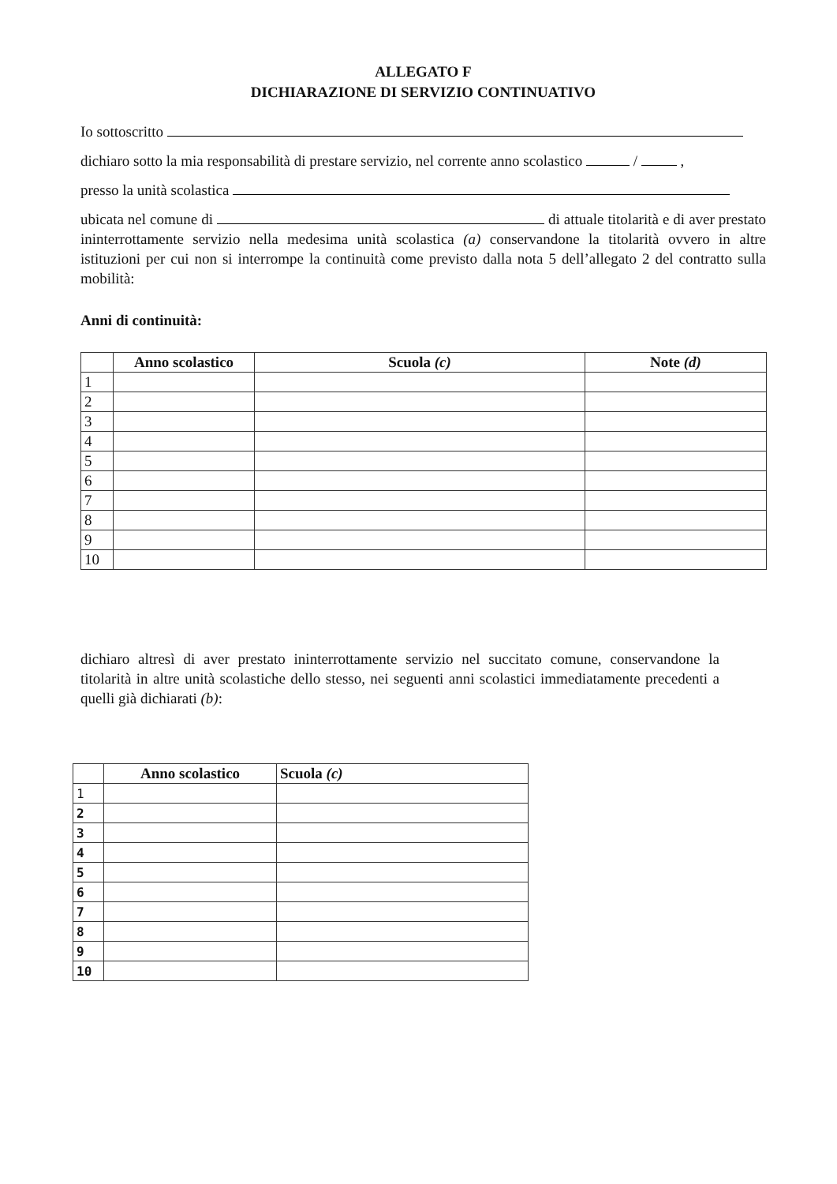ALLEGATO F
DICHIARAZIONE DI SERVIZIO CONTINUATIVO
Io sottoscritto
dichiaro sotto la mia responsabilità di prestare servizio, nel corrente anno scolastico / ,
presso la unità scolastica
ubicata nel comune di di attuale titolarità e di aver prestato ininterrottamente servizio nella medesima unità scolastica (a) conservandone la titolarità ovvero in altre istituzioni per cui non si interrompe la continuità come previsto dalla nota 5 dell’allegato 2 del contratto sulla mobilità:
Anni di continuità:
| | Anno scolastico | Scuola (c) | Note (d) |
| --- | --- | --- | --- |
| 1 | | | |
| 2 | | | |
| 3 | | | |
| 4 | | | |
| 5 | | | |
| 6 | | | |
| 7 | | | |
| 8 | | | |
| 9 | | | |
| 10 | | | |
dichiaro altresì di aver prestato ininterrottamente servizio nel succitato comune, conservandone la titolarità in altre unità scolastiche dello stesso, nei seguenti anni scolastici immediatamente precedenti a quelli già dichiarati (b):
| | Anno scolastico | Scuola (c) |
| --- | --- | --- |
| 1 | | |
| 2 | | |
| 3 | | |
| 4 | | |
| 5 | | |
| 6 | | |
| 7 | | |
| 8 | | |
| 9 | | |
| 10 | | |